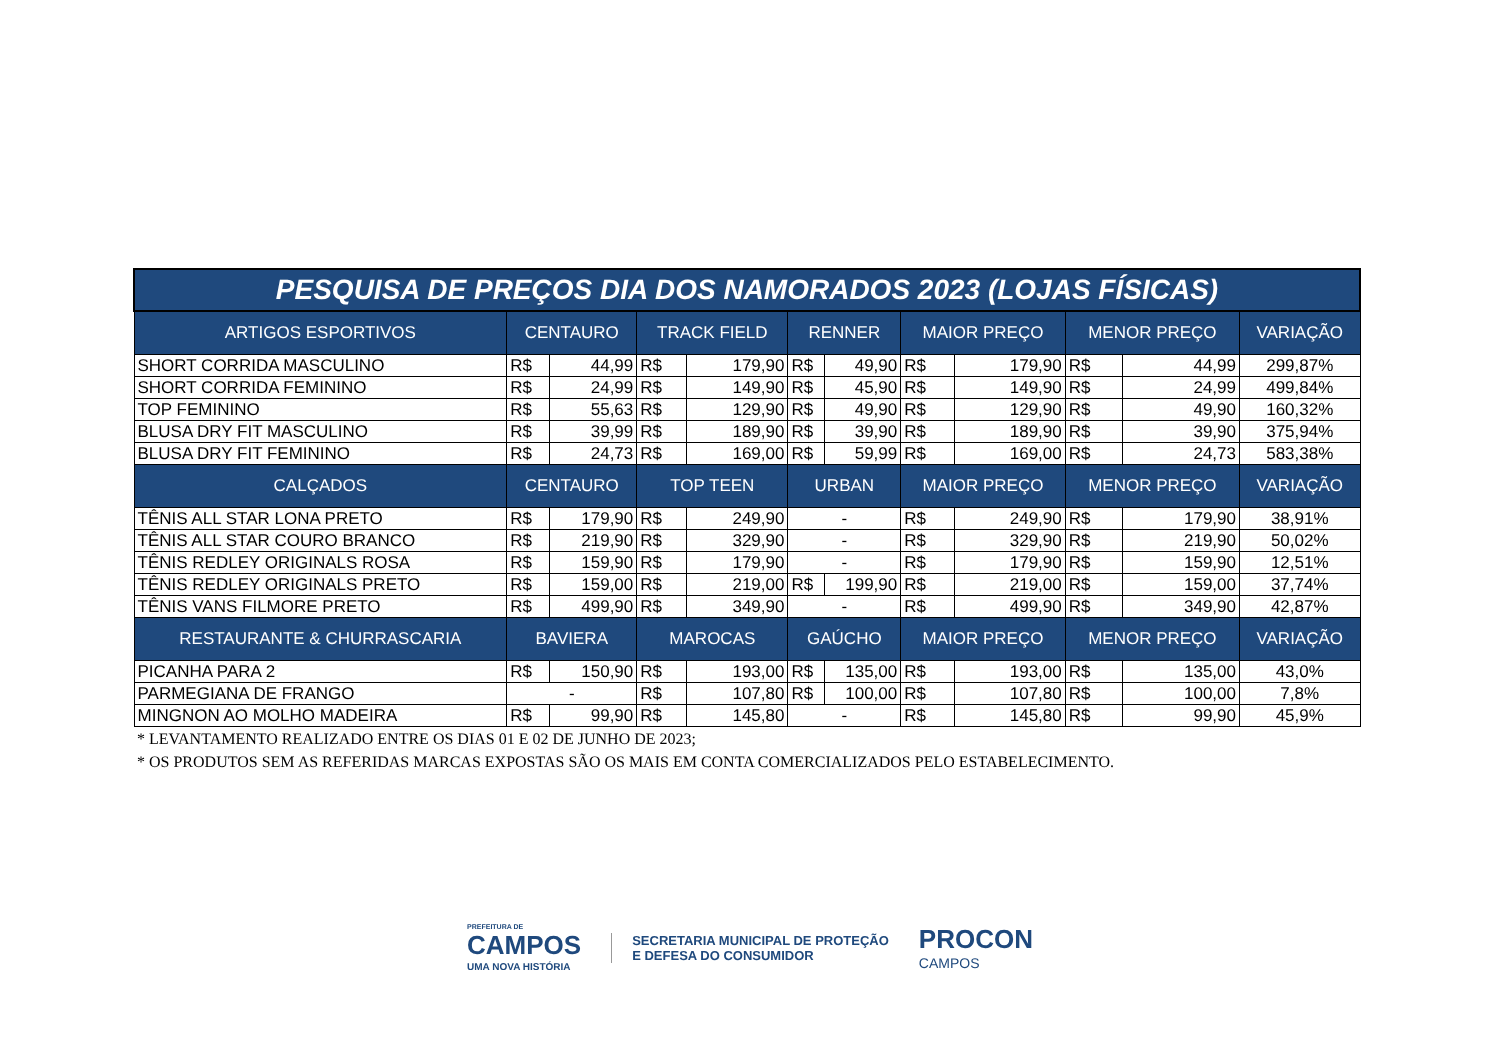| PESQUISA DE PREÇOS DIA DOS NAMORADOS 2023 (LOJAS FÍSICAS) | | | | | | | | | | | |
| ARTIGOS ESPORTIVOS | CENTAURO | | TRACK FIELD | | RENNER | | MAIOR PREÇO | | MENOR PREÇO | | VARIAÇÃO |
| SHORT CORRIDA MASCULINO | R$ | 44,99 | R$ | 179,90 | R$ | 49,90 | R$ | 179,90 | R$ | 44,99 | 299,87% |
| SHORT CORRIDA FEMININO | R$ | 24,99 | R$ | 149,90 | R$ | 45,90 | R$ | 149,90 | R$ | 24,99 | 499,84% |
| TOP FEMININO | R$ | 55,63 | R$ | 129,90 | R$ | 49,90 | R$ | 129,90 | R$ | 49,90 | 160,32% |
| BLUSA DRY FIT MASCULINO | R$ | 39,99 | R$ | 189,90 | R$ | 39,90 | R$ | 189,90 | R$ | 39,90 | 375,94% |
| BLUSA DRY FIT FEMININO | R$ | 24,73 | R$ | 169,00 | R$ | 59,99 | R$ | 169,00 | R$ | 24,73 | 583,38% |
| CALÇADOS | CENTAURO | | TOP TEEN | | URBAN | | MAIOR PREÇO | | MENOR PREÇO | | VARIAÇÃO |
| TÊNIS ALL STAR LONA PRETO | R$ | 179,90 | R$ | 249,90 | - | | R$ | 249,90 | R$ | 179,90 | 38,91% |
| TÊNIS ALL STAR COURO BRANCO | R$ | 219,90 | R$ | 329,90 | - | | R$ | 329,90 | R$ | 219,90 | 50,02% |
| TÊNIS REDLEY ORIGINALS ROSA | R$ | 159,90 | R$ | 179,90 | - | | R$ | 179,90 | R$ | 159,90 | 12,51% |
| TÊNIS REDLEY ORIGINALS PRETO | R$ | 159,00 | R$ | 219,00 | R$ | 199,90 | R$ | 219,00 | R$ | 159,00 | 37,74% |
| TÊNIS VANS FILMORE PRETO | R$ | 499,90 | R$ | 349,90 | - | | R$ | 499,90 | R$ | 349,90 | 42,87% |
| RESTAURANTE & CHURRASCARIA | BAVIERA | | MAROCAS | | GAÚCHO | | MAIOR PREÇO | | MENOR PREÇO | | VARIAÇÃO |
| PICANHA PARA 2 | R$ | 150,90 | R$ | 193,00 | R$ | 135,00 | R$ | 193,00 | R$ | 135,00 | 43,0% |
| PARMEGIANA DE FRANGO | - | | R$ | 107,80 | R$ | 100,00 | R$ | 107,80 | R$ | 100,00 | 7,8% |
| MINGNON AO MOLHO MADEIRA | R$ | 99,90 | R$ | 145,80 | - | | R$ | 145,80 | R$ | 99,90 | 45,9% |
* LEVANTAMENTO REALIZADO ENTRE OS DIAS 01 E 02 DE JUNHO DE 2023;
* OS PRODUTOS SEM AS REFERIDAS MARCAS EXPOSTAS SÃO OS MAIS EM CONTA COMERCIALIZADOS PELO ESTABELECIMENTO.
PREFEITURA DE
CAMPOS
UMA NOVA HISTÓRIA
SECRETARIA MUNICIPAL DE PROTEÇÃO
E DEFESA DO CONSUMIDOR
PROCON
CAMPOS